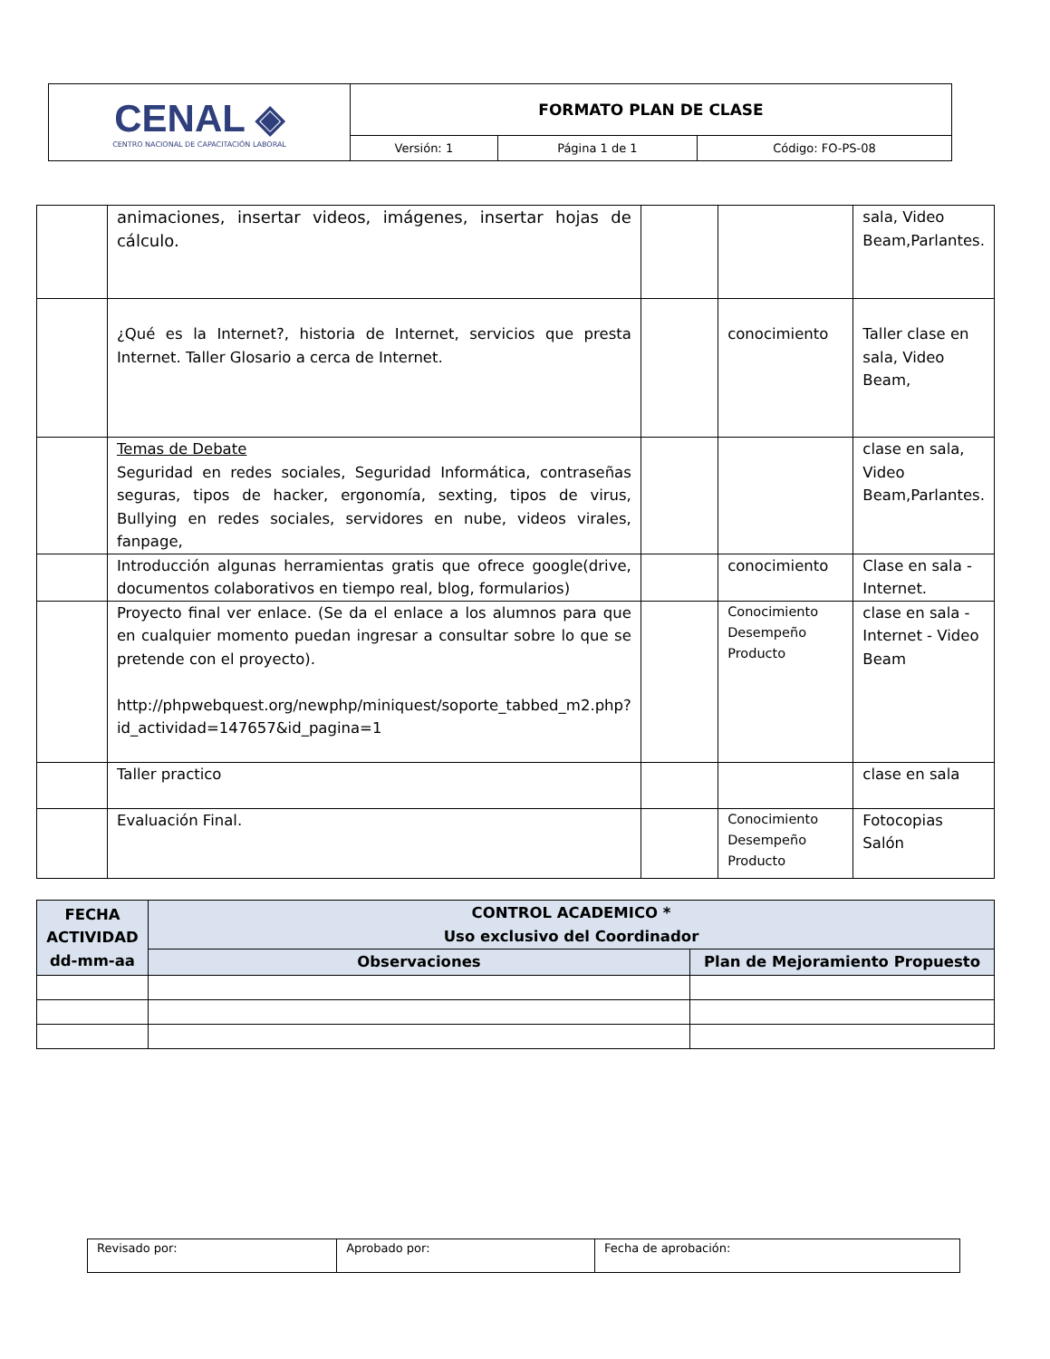| CENAL ◈ CENTRO NACIONAL DE CAPACITACIÓN LABORAL | FORMATO PLAN DE CLASE | | |
| | Versión: 1 | Página 1 de 1 | Código: FO-PS-08 |
| | animaciones, insertar videos, imágenes, insertar hojas de cálculo. | | | sala, Video Beam,Parlantes. |
| | ¿Qué es la Internet?, historia de Internet, servicios que presta Internet. Taller Glosario a cerca de Internet. | | conocimiento | Taller clase en sala, Video Beam, |
| | Temas de Debate Seguridad en redes sociales, Seguridad Informática, contraseñas seguras, tipos de hacker, ergonomía, sexting, tipos de virus, Bullying en redes sociales, servidores en nube, videos virales, fanpage, | | | clase en sala, Video Beam,Parlantes. |
| | Introducción algunas herramientas gratis que ofrece google(drive, documentos colaborativos en tiempo real, blog, formularios) | | conocimiento | Clase en sala - Internet. |
| | Proyecto final ver enlace. (Se da el enlace a los alumnos para que en cualquier momento puedan ingresar a consultar sobre lo que se pretende con el proyecto). http://phpwebquest.org/newphp/miniquest/soporte_tabbed_m2.php?id_actividad=147657&id_pagina=1 | | Conocimiento Desempeño Producto | clase en sala - Internet - Video Beam |
| | Taller practico | | | clase en sala |
| | Evaluación Final. | | Conocimiento Desempeño Producto | Fotocopias Salón |
| FECHA ACTIVIDAD dd-mm-aa | CONTROL ACADEMICO * Uso exclusivo del Coordinador | |
| --- | --- | --- |
| | Observaciones | Plan de Mejoramiento Propuesto |
| Revisado por: | Aprobado por: | Fecha de aprobación: |